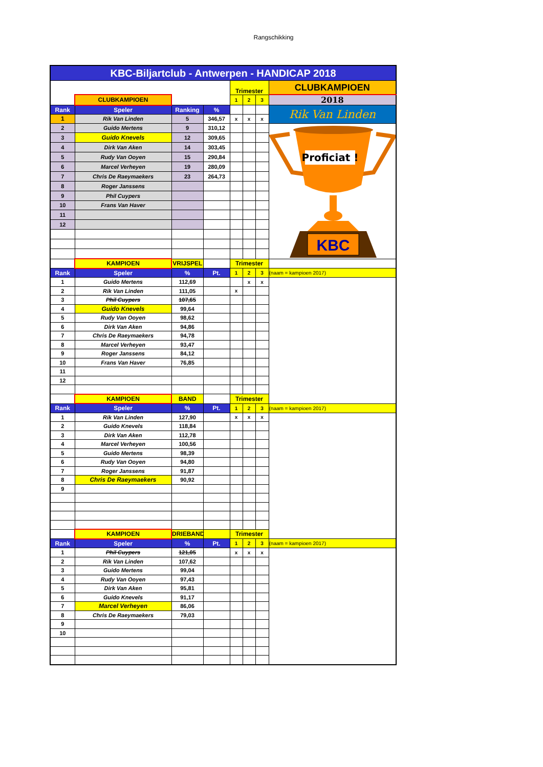Rangschikking
| KBC-Biljartclub - Antwerpen - HANDICAP 2018 | | | | | | | |
| | | | | Trimester | | | CLUBKAMPIOEN |
| | CLUBKAMPIOEN | | | 1 | 2 | 3 | 2018 |
| Rank | Speler | Ranking | % | | | | Rik Van Linden |
| 1 | Rik Van Linden | 5 | 346,57 | x | x | x | |
| 2 | Guido Mertens | 9 | 310,12 | | | | Proficiat ! KBC |
| 3 | Guido Knevels | 12 | 309,65 | | | | |
| 4 | Dirk Van Aken | 14 | 303,45 | | | | |
| 5 | Rudy Van Ooyen | 15 | 290,84 | | | | |
| 6 | Marcel Verheyen | 19 | 280,09 | | | | |
| 7 | Chris De Raeymaekers | 23 | 264,73 | | | | |
| 8 | Roger Janssens | | | | | | |
| 9 | Phil Cuypers | | | | | | |
| 10 | Frans Van Haver | | | | | | |
| 11 | | | | | | | |
| 12 | | | | | | | |
| | KAMPIOEN | VRIJSPEL | | Trimester | | | |
| Rank | Speler | % | Pt. | 1 | 2 | 3 | (naam = kampioen 2017) |
| 1 | Guido Mertens | 112,69 | | | x | x | |
| 2 | Rik Van Linden | 111,05 | | x | | | |
| 3 | Phil Cuypers | 107,65 | | | | | |
| 4 | Guido Knevels | 99,64 | | | | | |
| 5 | Rudy Van Ooyen | 98,62 | | | | | |
| 6 | Dirk Van Aken | 94,86 | | | | | |
| 7 | Chris De Raeymaekers | 94,78 | | | | | |
| 8 | Marcel Verheyen | 93,47 | | | | | |
| 9 | Roger Janssens | 84,12 | | | | | |
| 10 | Frans Van Haver | 76,85 | | | | | |
| 11 | | | | | | | |
| 12 | | | | | | | |
| | KAMPIOEN | BAND | | Trimester | | | |
| Rank | Speler | % | Pt. | 1 | 2 | 3 | (naam = kampioen 2017) |
| 1 | Rik Van Linden | 127,90 | | x | x | x | |
| 2 | Guido Knevels | 118,84 | | | | | |
| 3 | Dirk Van Aken | 112,78 | | | | | |
| 4 | Marcel Verheyen | 100,56 | | | | | |
| 5 | Guido Mertens | 98,39 | | | | | |
| 6 | Rudy Van Ooyen | 94,80 | | | | | |
| 7 | Roger Janssens | 91,87 | | | | | |
| 8 | Chris De Raeymaekers | 90,92 | | | | | |
| 9 | | | | | | | |
| | KAMPIOEN | DRIEBAND | | Trimester | | | |
| Rank | Speler | % | Pt. | 1 | 2 | 3 | (naam = kampioen 2017) |
| 1 | Phil Cuypers | 121,05 | | x | x | x | |
| 2 | Rik Van Linden | 107,62 | | | | | |
| 3 | Guido Mertens | 99,04 | | | | | |
| 4 | Rudy Van Ooyen | 97,43 | | | | | |
| 5 | Dirk Van Aken | 95,81 | | | | | |
| 6 | Guido Knevels | 91,17 | | | | | |
| 7 | Marcel Verheyen | 86,06 | | | | | |
| 8 | Chris De Raeymaekers | 79,03 | | | | | |
| 9 | | | | | | | |
| 10 | | | | | | | |